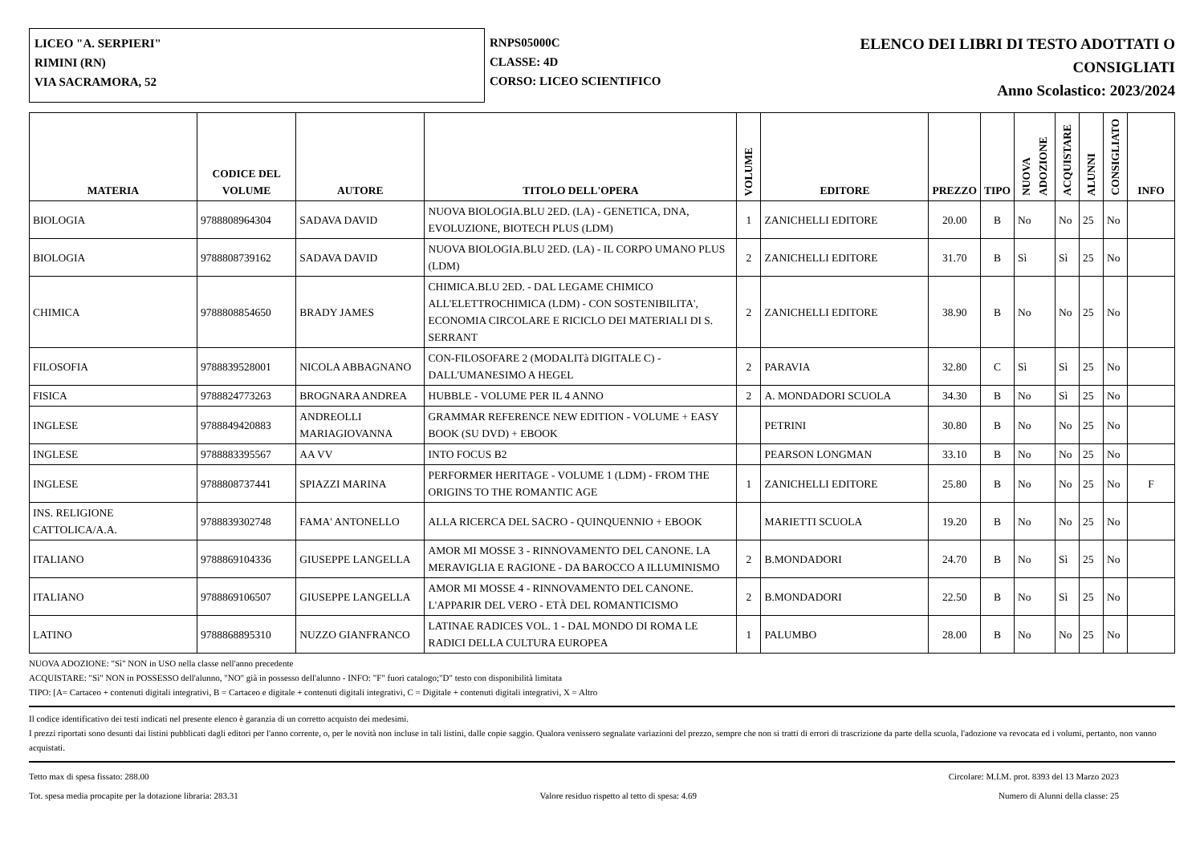LICEO "A. SERPIERI"
RIMINI (RN)
VIA SACRAMORA, 52
RNPS05000C
CLASSE: 4D
CORSO: LICEO SCIENTIFICO
ELENCO DEI LIBRI DI TESTO ADOTTATI O
CONSIGLIATI
Anno Scolastico: 2023/2024
| MATERIA | CODICE DEL VOLUME | AUTORE | TITOLO DELL'OPERA | VOLUME | EDITORE | PREZZO | TIPO | NUOVA ADOZIONE | ACQUISTARE | ALUNNI | CONSIGLIATO | INFO |
| --- | --- | --- | --- | --- | --- | --- | --- | --- | --- | --- | --- | --- |
| BIOLOGIA | 9788808964304 | SADAVA DAVID | NUOVA BIOLOGIA.BLU 2ED. (LA) - GENETICA, DNA, EVOLUZIONE, BIOTECH PLUS (LDM) | 1 | ZANICHELLI EDITORE | 20.00 | B | No | No | 25 | No | |
| BIOLOGIA | 9788808739162 | SADAVA DAVID | NUOVA BIOLOGIA.BLU 2ED. (LA) - IL CORPO UMANO PLUS (LDM) | 2 | ZANICHELLI EDITORE | 31.70 | B | Sì | Sì | 25 | No | |
| CHIMICA | 9788808854650 | BRADY JAMES | CHIMICA.BLU 2ED. - DAL LEGAME CHIMICO ALL'ELETTROCHIMICA (LDM) - CON SOSTENIBILITA', ECONOMIA CIRCOLARE E RICICLO DEI MATERIALI DI S. SERRANT | 2 | ZANICHELLI EDITORE | 38.90 | B | No | No | 25 | No | |
| FILOSOFIA | 9788839528001 | NICOLA ABBAGNANO | CON-FILOSOFARE 2 (MODALITà DIGITALE C) - DALL'UMANESIMO A HEGEL | 2 | PARAVIA | 32.80 | C | Sì | Sì | 25 | No | |
| FISICA | 9788824773263 | BROGNARA ANDREA | HUBBLE - VOLUME PER IL 4 ANNO | 2 | A. MONDADORI SCUOLA | 34.30 | B | No | Sì | 25 | No | |
| INGLESE | 9788849420883 | ANDREOLLI MARIAGIOVANNA | GRAMMAR REFERENCE NEW EDITION - VOLUME + EASY BOOK (SU DVD) + EBOOK | | PETRINI | 30.80 | B | No | No | 25 | No | |
| INGLESE | 9788883395567 | AA VV | INTO FOCUS B2 | | PEARSON LONGMAN | 33.10 | B | No | No | 25 | No | |
| INGLESE | 9788808737441 | SPIAZZI MARINA | PERFORMER HERITAGE - VOLUME 1 (LDM) - FROM THE ORIGINS TO THE ROMANTIC AGE | 1 | ZANICHELLI EDITORE | 25.80 | B | No | No | 25 | No | F |
| INS. RELIGIONE CATTOLICA/A.A. | 9788839302748 | FAMA' ANTONELLO | ALLA RICERCA DEL SACRO - QUINQUENNIO + EBOOK | | MARIETTI SCUOLA | 19.20 | B | No | No | 25 | No | |
| ITALIANO | 9788869104336 | GIUSEPPE LANGELLA | AMOR MI MOSSE 3 - RINNOVAMENTO DEL CANONE. LA MERAVIGLIA E RAGIONE - DA BAROCCO A ILLUMINISMO | 2 | B.MONDADORI | 24.70 | B | No | Sì | 25 | No | |
| ITALIANO | 9788869106507 | GIUSEPPE LANGELLA | AMOR MI MOSSE 4 - RINNOVAMENTO DEL CANONE. L'APPARIR DEL VERO - ETÀ DEL ROMANTICISMO | 2 | B.MONDADORI | 22.50 | B | No | Sì | 25 | No | |
| LATINO | 9788868895310 | NUZZO GIANFRANCO | LATINAE RADICES VOL. 1 - DAL MONDO DI ROMA LE RADICI DELLA CULTURA EUROPEA | 1 | PALUMBO | 28.00 | B | No | No | 25 | No | |
NUOVA ADOZIONE: "Sì" NON in USO nella classe nell'anno precedente
ACQUISTARE: "Sì" NON in POSSESSO dell'alunno, "NO" già in possesso dell'alunno - INFO: "F" fuori catalogo;"D" testo con disponibilità limitata
TIPO: [A= Cartaceo + contenuti digitali integrativi, B = Cartaceo e digitale + contenuti digitali integrativi, C = Digitale + contenuti digitali integrativi, X = Altro
Il codice identificativo dei testi indicati nel presente elenco è garanzia di un corretto acquisto dei medesimi.
I prezzi riportati sono desunti dai listini pubblicati dagli editori per l'anno corrente, o, per le novità non incluse in tali listini, dalle copie saggio. Qualora venissero segnalate variazioni del prezzo, sempre che non si tratti di errori di trascrizione da parte della scuola, l'adozione va revocata ed i volumi, pertanto, non vanno acquistati.
Tetto max di spesa fissato: 288.00 Circolare: M.I.M. prot. 8393 del 13 Marzo 2023
Tot. spesa media procapite per la dotazione libraria: 283.31 Valore residuo rispetto al tetto di spesa: 4.69 Numero di Alunni della classe: 25